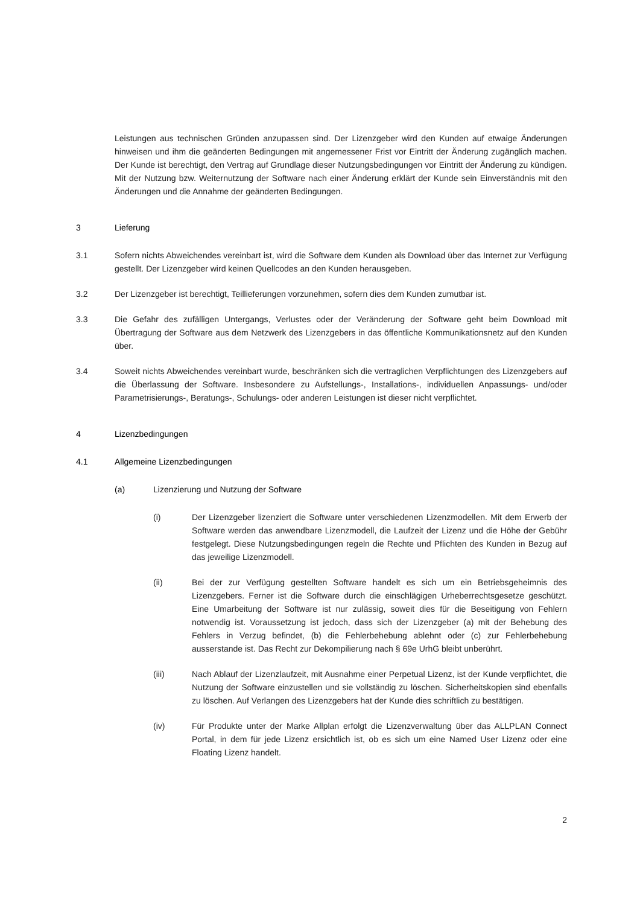Leistungen aus technischen Gründen anzupassen sind. Der Lizenzgeber wird den Kunden auf etwaige Änderungen hinweisen und ihm die geänderten Bedingungen mit angemessener Frist vor Eintritt der Änderung zugänglich machen. Der Kunde ist berechtigt, den Vertrag auf Grundlage dieser Nutzungsbedingungen vor Eintritt der Änderung zu kündigen. Mit der Nutzung bzw. Weiternutzung der Software nach einer Änderung erklärt der Kunde sein Einverständnis mit den Änderungen und die Annahme der geänderten Bedingungen.
3 Lieferung
3.1 Sofern nichts Abweichendes vereinbart ist, wird die Software dem Kunden als Download über das Internet zur Verfügung gestellt. Der Lizenzgeber wird keinen Quellcodes an den Kunden herausgeben.
3.2 Der Lizenzgeber ist berechtigt, Teillieferungen vorzunehmen, sofern dies dem Kunden zumutbar ist.
3.3 Die Gefahr des zufälligen Untergangs, Verlustes oder der Veränderung der Software geht beim Download mit Übertragung der Software aus dem Netzwerk des Lizenzgebers in das öffentliche Kommunikationsnetz auf den Kunden über.
3.4 Soweit nichts Abweichendes vereinbart wurde, beschränken sich die vertraglichen Verpflichtungen des Lizenzgebers auf die Überlassung der Software. Insbesondere zu Aufstellungs-, Installations-, individuellen Anpassungs- und/oder Parametrisierungs-, Beratungs-, Schulungs- oder anderen Leistungen ist dieser nicht verpflichtet.
4 Lizenzbedingungen
4.1 Allgemeine Lizenzbedingungen
(a) Lizenzierung und Nutzung der Software
(i) Der Lizenzgeber lizenziert die Software unter verschiedenen Lizenzmodellen. Mit dem Erwerb der Software werden das anwendbare Lizenzmodell, die Laufzeit der Lizenz und die Höhe der Gebühr festgelegt. Diese Nutzungsbedingungen regeln die Rechte und Pflichten des Kunden in Bezug auf das jeweilige Lizenzmodell.
(ii) Bei der zur Verfügung gestellten Software handelt es sich um ein Betriebsgeheimnis des Lizenzgebers. Ferner ist die Software durch die einschlägigen Urheberrechtsgesetze geschützt. Eine Umarbeitung der Software ist nur zulässig, soweit dies für die Beseitigung von Fehlern notwendig ist. Voraussetzung ist jedoch, dass sich der Lizenzgeber (a) mit der Behebung des Fehlers in Verzug befindet, (b) die Fehlerbehebung ablehnt oder (c) zur Fehlerbehebung ausserstande ist. Das Recht zur Dekompilierung nach § 69e UrhG bleibt unberührt.
(iii) Nach Ablauf der Lizenzlaufzeit, mit Ausnahme einer Perpetual Lizenz, ist der Kunde verpflichtet, die Nutzung der Software einzustellen und sie vollständig zu löschen. Sicherheitskopien sind ebenfalls zu löschen. Auf Verlangen des Lizenzgebers hat der Kunde dies schriftlich zu bestätigen.
(iv) Für Produkte unter der Marke Allplan erfolgt die Lizenzverwaltung über das ALLPLAN Connect Portal, in dem für jede Lizenz ersichtlich ist, ob es sich um eine Named User Lizenz oder eine Floating Lizenz handelt.
2